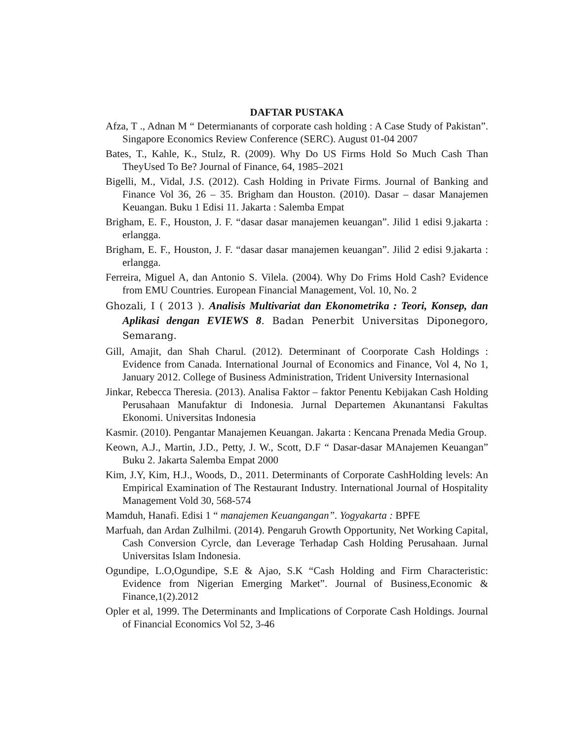DAFTAR PUSTAKA
Afza, T ., Adnan M “ Determianants of corporate cash holding : A Case Study of Pakistan”. Singapore Economics Review Conference (SERC). August 01-04 2007
Bates, T., Kahle, K., Stulz, R. (2009). Why Do US Firms Hold So Much Cash Than TheyUsed To Be? Journal of Finance, 64, 1985–2021
Bigelli, M., Vidal, J.S. (2012). Cash Holding in Private Firms. Journal of Banking and Finance Vol 36, 26 – 35. Brigham dan Houston. (2010). Dasar – dasar Manajemen Keuangan. Buku 1 Edisi 11. Jakarta : Salemba Empat
Brigham, E. F., Houston, J. F. “dasar dasar manajemen keuangan”. Jilid 1 edisi 9.jakarta : erlangga.
Brigham, E. F., Houston, J. F. “dasar dasar manajemen keuangan”. Jilid 2 edisi 9.jakarta : erlangga.
Ferreira, Miguel A, dan Antonio S. Vilela. (2004). Why Do Frims Hold Cash? Evidence from EMU Countries. European Financial Management, Vol. 10, No. 2
Ghozali, I ( 2013 ). Analisis Multivariat dan Ekonometrika : Teori, Konsep, dan Aplikasi dengan EVIEWS 8. Badan Penerbit Universitas Diponegoro, Semarang.
Gill, Amajit, dan Shah Charul. (2012). Determinant of Coorporate Cash Holdings : Evidence from Canada. International Journal of Economics and Finance, Vol 4, No 1, January 2012. College of Business Administration, Trident University Internasional
Jinkar, Rebecca Theresia. (2013). Analisa Faktor – faktor Penentu Kebijakan Cash Holding Perusahaan Manufaktur di Indonesia. Jurnal Departemen Akunantansi Fakultas Ekonomi. Universitas Indonesia
Kasmir. (2010). Pengantar Manajemen Keuangan. Jakarta : Kencana Prenada Media Group.
Keown, A.J., Martin, J.D., Petty, J. W., Scott, D.F “ Dasar-dasar MAnajemen Keuangan” Buku 2. Jakarta Salemba Empat 2000
Kim, J.Y, Kim, H.J., Woods, D., 2011. Determinants of Corporate CashHolding levels: An Empirical Examination of The Restaurant Industry. International Journal of Hospitality Management Vold 30, 568-574
Mamduh, Hanafi. Edisi 1 “ manajemen Keuangangan”. Yogyakarta : BPFE
Marfuah, dan Ardan Zulhilmi. (2014). Pengaruh Growth Opportunity, Net Working Capital, Cash Conversion Cyrcle, dan Leverage Terhadap Cash Holding Perusahaan. Jurnal Universitas Islam Indonesia.
Ogundipe, L.O,Ogundipe, S.E & Ajao, S.K “Cash Holding and Firm Characteristic: Evidence from Nigerian Emerging Market”. Journal of Business,Economic & Finance,1(2).2012
Opler et al, 1999. The Determinants and Implications of Corporate Cash Holdings. Journal of Financial Economics Vol 52, 3-46